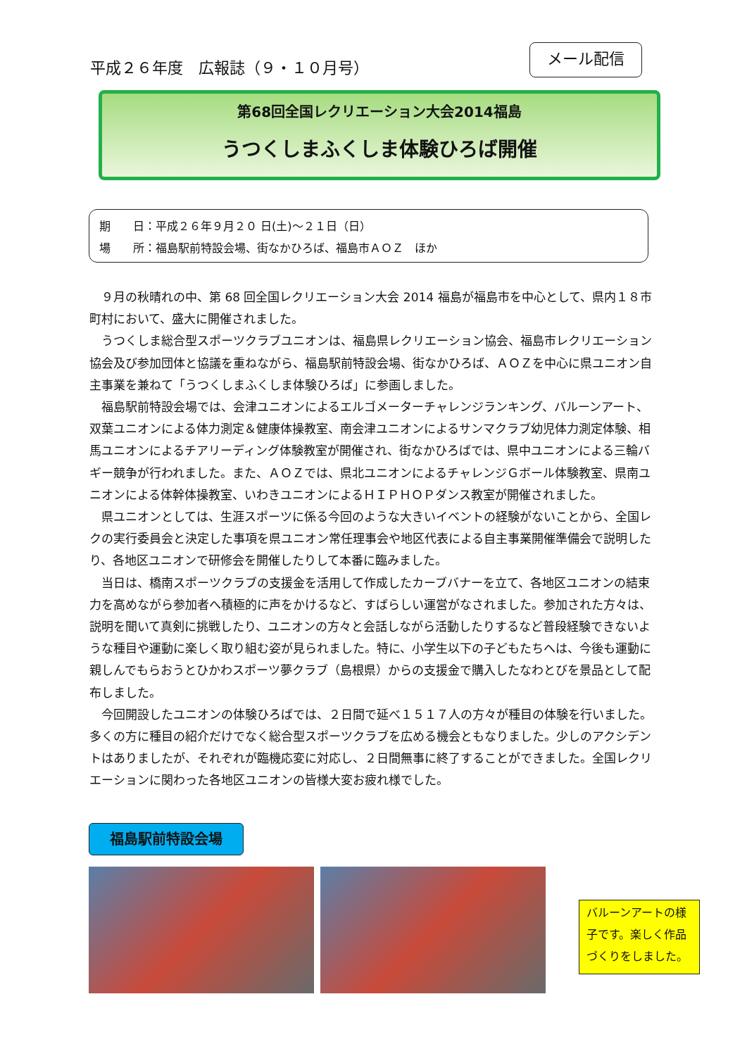平成２６年度　広報誌（９・１０月号）
メール配信
第68回全国レクリエーション大会2014福島
うつくしまふくしま体験ひろば開催
期　　日：平成２６年９月２０ 日(土)～２１日（日）
場　　所：福島駅前特設会場、街なかひろば、福島市ＡＯＺ　ほか
９月の秋晴れの中、第 68 回全国レクリエーション大会 2014 福島が福島市を中心として、県内１８市町村において、盛大に開催されました。
うつくしま総合型スポーツクラブユニオンは、福島県レクリエーション協会、福島市レクリエーション協会及び参加団体と協議を重ねながら、福島駅前特設会場、街なかひろば、ＡＯＺを中心に県ユニオン自主事業を兼ねて「うつくしまふくしま体験ひろば」に参画しました。
福島駅前特設会場では、会津ユニオンによるエルゴメーターチャレンジランキング、バルーンアート、双葉ユニオンによる体力測定＆健康体操教室、南会津ユニオンによるサンマクラブ幼児体力測定体験、相馬ユニオンによるチアリーディング体験教室が開催され、街なかひろばでは、県中ユニオンによる三輪バギー競争が行われました。また、ＡＯＺでは、県北ユニオンによるチャレンジＧボール体験教室、県南ユニオンによる体幹体操教室、いわきユニオンによるＨＩＰＨＯＰダンス教室が開催されました。
県ユニオンとしては、生涯スポーツに係る今回のような大きいイベントの経験がないことから、全国レクの実行委員会と決定した事項を県ユニオン常任理事会や地区代表による自主事業開催準備会で説明したり、各地区ユニオンで研修会を開催したりして本番に臨みました。
当日は、橋南スポーツクラブの支援金を活用して作成したカーブバナーを立て、各地区ユニオンの結束力を高めながら参加者へ積極的に声をかけるなど、すばらしい運営がなされました。参加された方々は、説明を聞いて真剣に挑戦したり、ユニオンの方々と会話しながら活動したりするなど普段経験できないような種目や運動に楽しく取り組む姿が見られました。特に、小学生以下の子どもたちへは、今後も運動に親しんでもらおうとひかわスポーツ夢クラブ（島根県）からの支援金で購入したなわとびを景品として配布しました。
今回開設したユニオンの体験ひろばでは、２日間で延べ１５１７人の方々が種目の体験を行いました。多くの方に種目の紹介だけでなく総合型スポーツクラブを広める機会ともなりました。少しのアクシデントはありましたが、それぞれが臨機応変に対応し、２日間無事に終了することができました。全国レクリエーションに関わった各地区ユニオンの皆様大変お疲れ様でした。
福島駅前特設会場
バルーンアートの様子です。楽しく作品づくりをしました。